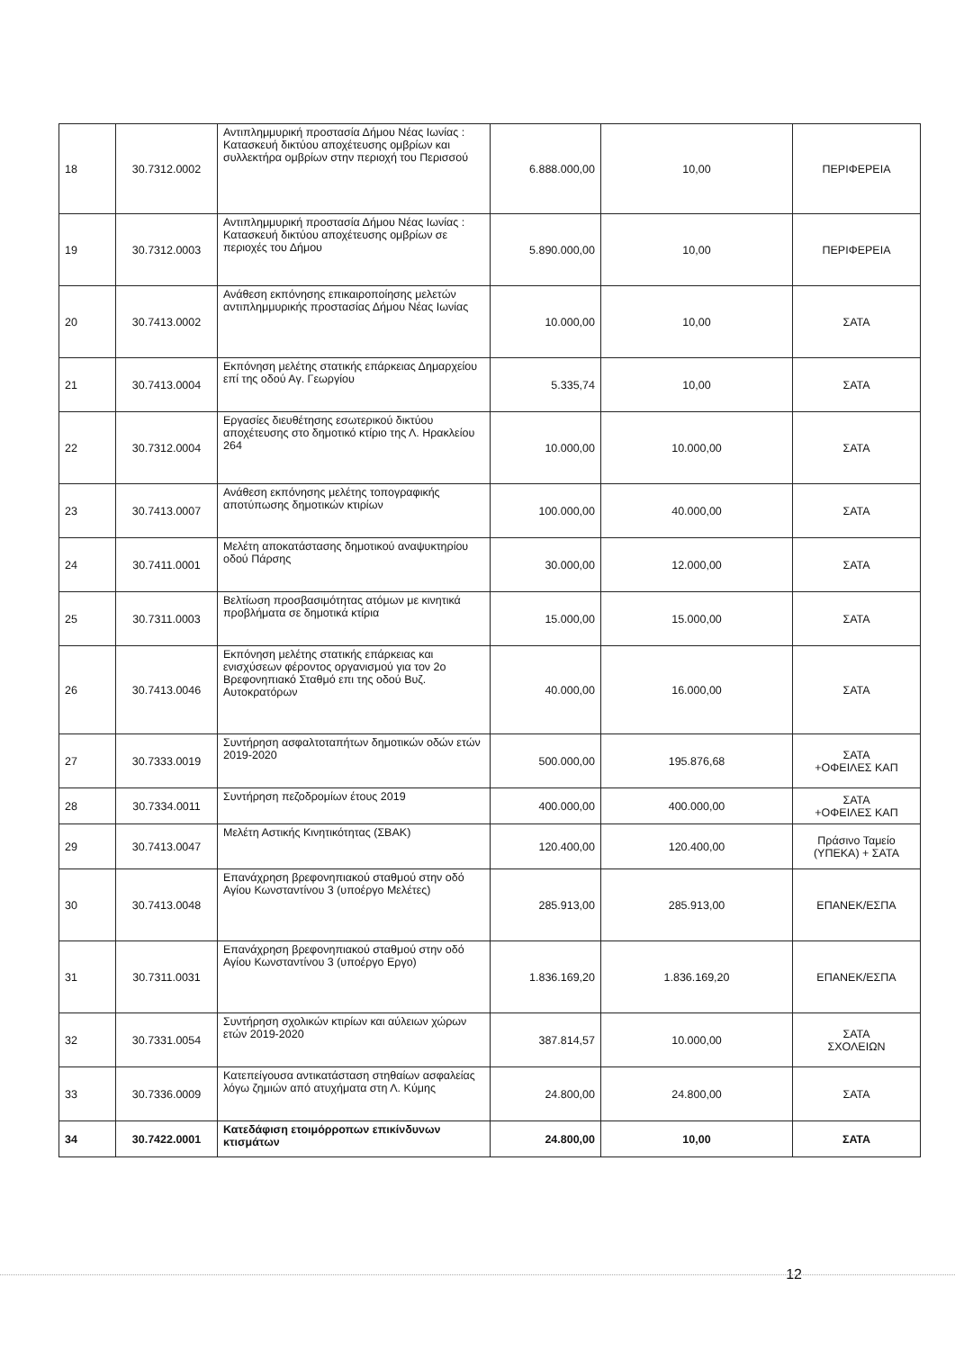| 18 | 30.7312.0002 | Αντιπλημμυρική προστασία Δήμου Νέας Ιωνίας : Κατασκευή δικτύου αποχέτευσης ομβρίων και συλλεκτήρα ομβρίων στην περιοχή του Περισσού | 6.888.000,00 | 10,00 | ΠΕΡΙΦΕΡΕΙΑ |
| 19 | 30.7312.0003 | Αντιπλημμυρική προστασία Δήμου Νέας Ιωνίας : Κατασκευή δικτύου αποχέτευσης ομβρίων σε περιοχές του Δήμου | 5.890.000,00 | 10,00 | ΠΕΡΙΦΕΡΕΙΑ |
| 20 | 30.7413.0002 | Ανάθεση εκπόνησης επικαιροποίησης μελετών αντιπλημμυρικής προστασίας Δήμου Νέας Ιωνίας | 10.000,00 | 10,00 | ΣΑΤΑ |
| 21 | 30.7413.0004 | Εκπόνηση μελέτης στατικής επάρκειας Δημαρχείου επί της οδού Αγ. Γεωργίου | 5.335,74 | 10,00 | ΣΑΤΑ |
| 22 | 30.7312.0004 | Εργασίες διευθέτησης εσωτερικού δικτύου αποχέτευσης στο δημοτικό κτίριο της Λ. Ηρακλείου 264 | 10.000,00 | 10.000,00 | ΣΑΤΑ |
| 23 | 30.7413.0007 | Ανάθεση εκπόνησης μελέτης τοπογραφικής αποτύπωσης δημοτικών κτιρίων | 100.000,00 | 40.000,00 | ΣΑΤΑ |
| 24 | 30.7411.0001 | Μελέτη αποκατάστασης δημοτικού αναψυκτηρίου οδού Πάρσης | 30.000,00 | 12.000,00 | ΣΑΤΑ |
| 25 | 30.7311.0003 | Βελτίωση προσβασιμότητας ατόμων με κινητικά προβλήματα σε δημοτικά κτίρια | 15.000,00 | 15.000,00 | ΣΑΤΑ |
| 26 | 30.7413.0046 | Εκπόνηση μελέτης στατικής επάρκειας και ενισχύσεων φέροντος οργανισμού για τον 2ο Βρεφονηπιακό Σταθμό επι της οδού Βυζ. Αυτοκρατόρων | 40.000,00 | 16.000,00 | ΣΑΤΑ |
| 27 | 30.7333.0019 | Συντήρηση ασφαλτοταπήτων δημοτικών οδών ετών 2019-2020 | 500.000,00 | 195.876,68 | ΣΑΤΑ +ΟΦΕΙΛΕΣ ΚΑΠ |
| 28 | 30.7334.0011 | Συντήρηση πεζοδρομίων έτους 2019 | 400.000,00 | 400.000,00 | ΣΑΤΑ +ΟΦΕΙΛΕΣ ΚΑΠ |
| 29 | 30.7413.0047 | Μελέτη Αστικής Κινητικότητας (ΣΒΑΚ) | 120.400,00 | 120.400,00 | Πράσινο Ταμείο (ΥΠΕΚΑ) + ΣΑΤΑ |
| 30 | 30.7413.0048 | Επανάχρηση βρεφονηπιακού σταθμού στην οδό Αγίου Κωνσταντίνου 3 (υποέργο Μελέτες) | 285.913,00 | 285.913,00 | ΕΠΑΝΕΚ/ΕΣΠΑ |
| 31 | 30.7311.0031 | Επανάχρηση βρεφονηπιακού σταθμού στην οδό Αγίου Κωνσταντίνου 3 (υποέργο Εργο) | 1.836.169,20 | 1.836.169,20 | ΕΠΑΝΕΚ/ΕΣΠΑ |
| 32 | 30.7331.0054 | Συντήρηση σχολικών κτιρίων και αύλειων χώρων ετών 2019-2020 | 387.814,57 | 10.000,00 | ΣΑΤΑ ΣΧΟΛΕΙΩΝ |
| 33 | 30.7336.0009 | Κατεπείγουσα αντικατάσταση στηθαίων ασφαλείας λόγω ζημιών από ατυχήματα στη Λ. Κύμης | 24.800,00 | 24.800,00 | ΣΑΤΑ |
| 34 | 30.7422.0001 | Κατεδάφιση ετοιμόρροπων επικίνδυνων κτισμάτων | 24.800,00 | 10,00 | ΣΑΤΑ |
12